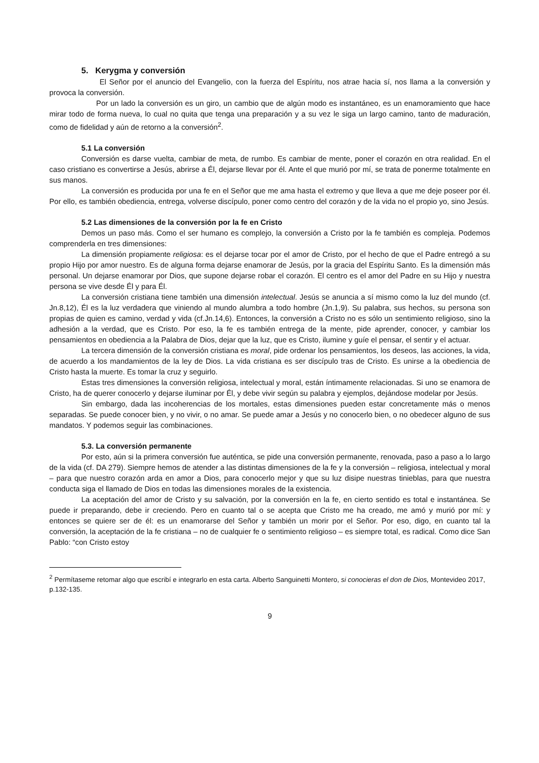5. Kerygma y conversión
El Señor por el anuncio del Evangelio, con la fuerza del Espíritu, nos atrae hacia sí, nos llama a la conversión y provoca la conversión.
Por un lado la conversión es un giro, un cambio que de algún modo es instantáneo, es un enamoramiento que hace mirar todo de forma nueva, lo cual no quita que tenga una preparación y a su vez le siga un largo camino, tanto de maduración, como de fidelidad y aún de retorno a la conversión<sup>2</sup>.
5.1 La conversión
Conversión es darse vuelta, cambiar de meta, de rumbo. Es cambiar de mente, poner el corazón en otra realidad. En el caso cristiano es convertirse a Jesús, abrirse a Él, dejarse llevar por él. Ante el que murió por mí, se trata de ponerme totalmente en sus manos.
La conversión es producida por una fe en el Señor que me ama hasta el extremo y que lleva a que me deje poseer por él. Por ello, es también obediencia, entrega, volverse discípulo, poner como centro del corazón y de la vida no el propio yo, sino Jesús.
5.2 Las dimensiones de la conversión por la fe en Cristo
Demos un paso más. Como el ser humano es complejo, la conversión a Cristo por la fe también es compleja. Podemos comprenderla en tres dimensiones:
La dimensión propiamente religiosa: es el dejarse tocar por el amor de Cristo, por el hecho de que el Padre entregó a su propio Hijo por amor nuestro. Es de alguna forma dejarse enamorar de Jesús, por la gracia del Espíritu Santo. Es la dimensión más personal. Un dejarse enamorar por Dios, que supone dejarse robar el corazón. El centro es el amor del Padre en su Hijo y nuestra persona se vive desde Él y para Él.
La conversión cristiana tiene también una dimensión intelectual. Jesús se anuncia a sí mismo como la luz del mundo (cf. Jn.8,12), Él es la luz verdadera que viniendo al mundo alumbra a todo hombre (Jn.1,9). Su palabra, sus hechos, su persona son propias de quien es camino, verdad y vida (cf.Jn.14,6). Entonces, la conversión a Cristo no es sólo un sentimiento religioso, sino la adhesión a la verdad, que es Cristo. Por eso, la fe es también entrega de la mente, pide aprender, conocer, y cambiar los pensamientos en obediencia a la Palabra de Dios, dejar que la luz, que es Cristo, ilumine y guíe el pensar, el sentir y el actuar.
La tercera dimensión de la conversión cristiana es moral, pide ordenar los pensamientos, los deseos, las acciones, la vida, de acuerdo a los mandamientos de la ley de Dios. La vida cristiana es ser discípulo tras de Cristo. Es unirse a la obediencia de Cristo hasta la muerte. Es tomar la cruz y seguirlo.
Estas tres dimensiones la conversión religiosa, intelectual y moral, están íntimamente relacionadas. Si uno se enamora de Cristo, ha de querer conocerlo y dejarse iluminar por Él, y debe vivir según su palabra y ejemplos, dejándose modelar por Jesús.
Sin embargo, dada las incoherencias de los mortales, estas dimensiones pueden estar concretamente más o menos separadas. Se puede conocer bien, y no vivir, o no amar. Se puede amar a Jesús y no conocerlo bien, o no obedecer alguno de sus mandatos. Y podemos seguir las combinaciones.
5.3. La conversión permanente
Por esto, aún si la primera conversión fue auténtica, se pide una conversión permanente, renovada, paso a paso a lo largo de la vida (cf. DA 279). Siempre hemos de atender a las distintas dimensiones de la fe y la conversión – religiosa, intelectual y moral – para que nuestro corazón arda en amor a Dios, para conocerlo mejor y que su luz disipe nuestras tinieblas, para que nuestra conducta siga el llamado de Dios en todas las dimensiones morales de la existencia.
La aceptación del amor de Cristo y su salvación, por la conversión en la fe, en cierto sentido es total e instantánea. Se puede ir preparando, debe ir creciendo. Pero en cuanto tal o se acepta que Cristo me ha creado, me amó y murió por mí: y entonces se quiere ser de él: es un enamorarse del Señor y también un morir por el Señor. Por eso, digo, en cuanto tal la conversión, la aceptación de la fe cristiana – no de cualquier fe o sentimiento religioso – es siempre total, es radical. Como dice San Pablo: “con Cristo estoy
<sup>2</sup> Permítaseme retomar algo que escribí e integrarlo en esta carta. Alberto Sanguinetti Montero, si conocieras el don de Dios, Montevideo 2017, p.132-135.
9